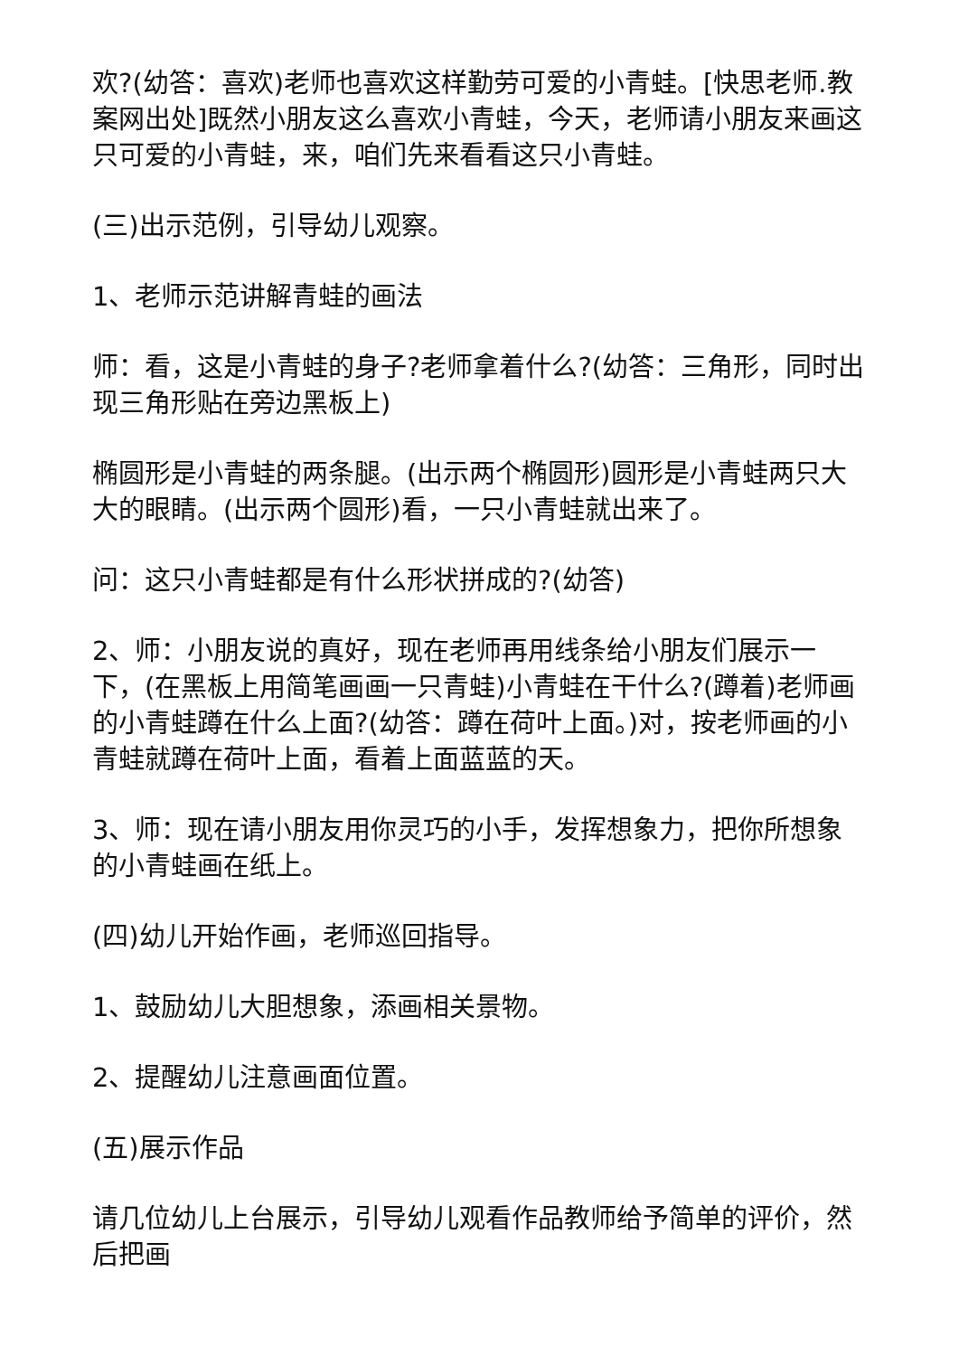欢?(幼答：喜欢)老师也喜欢这样勤劳可爱的小青蛙。[快思老师.教案网出处]既然小朋友这么喜欢小青蛙，今天，老师请小朋友来画这只可爱的小青蛙，来，咱们先来看看这只小青蛙。
(三)出示范例，引导幼儿观察。
1、老师示范讲解青蛙的画法
师：看，这是小青蛙的身子?老师拿着什么?(幼答：三角形，同时出现三角形贴在旁边黑板上)
椭圆形是小青蛙的两条腿。(出示两个椭圆形)圆形是小青蛙两只大大的眼睛。(出示两个圆形)看，一只小青蛙就出来了。
问：这只小青蛙都是有什么形状拼成的?(幼答)
2、师：小朋友说的真好，现在老师再用线条给小朋友们展示一下，(在黑板上用简笔画画一只青蛙)小青蛙在干什么?(蹲着)老师画的小青蛙蹲在什么上面?(幼答：蹲在荷叶上面。)对，按老师画的小青蛙就蹲在荷叶上面，看着上面蓝蓝的天。
3、师：现在请小朋友用你灵巧的小手，发挥想象力，把你所想象的小青蛙画在纸上。
(四)幼儿开始作画，老师巡回指导。
1、鼓励幼儿大胆想象，添画相关景物。
2、提醒幼儿注意画面位置。
(五)展示作品
请几位幼儿上台展示，引导幼儿观看作品教师给予简单的评价，然后把画